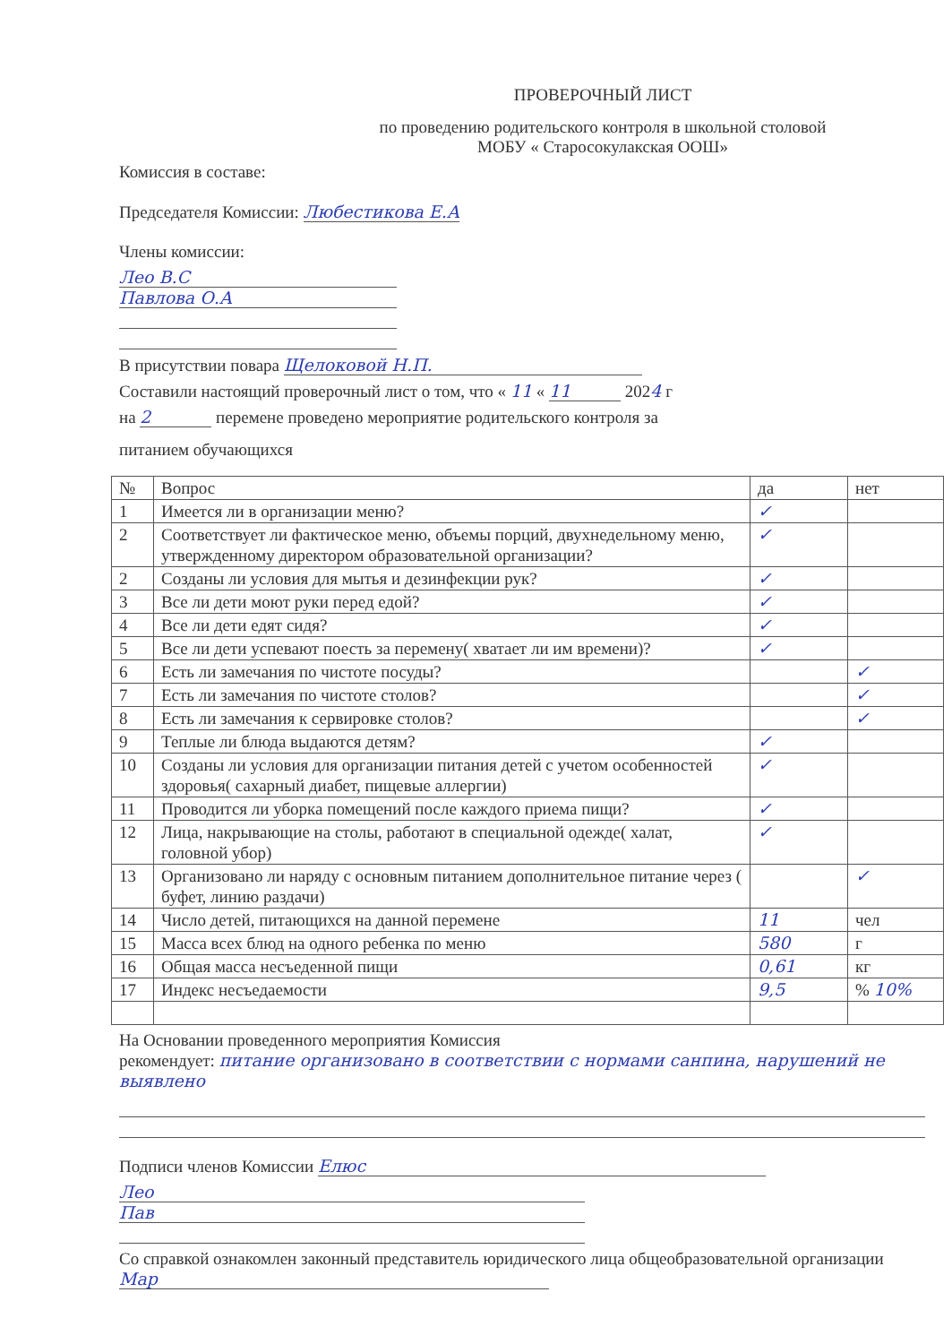ПРОВЕРОЧНЫЙ ЛИСТ
по проведению родительского контроля в школьной столовой
МОБУ « Старосокулакская ООШ»
Комиссия в составе:
Председателя Комиссии: Любестикова Е.А
Члены комиссии:
Лео В.С
Павлова О.А
В присутствии повара Щелоковой Н.П.
Составили настоящий проверочный лист о том, что « 11 « 11 2024 г
на 2 перемене проведено мероприятие родительского контроля за
питанием обучающихся
| № | Вопрос | да | нет |
| --- | --- | --- | --- |
| 1 | Имеется ли в организации меню? | ✓ | |
| 2 | Соответствует ли фактическое меню, объемы порций, двухнедельному меню, утвержденному директором образовательной организации? | ✓ | |
| 2 | Созданы ли условия для мытья и дезинфекции рук? | ✓ | |
| 3 | Все ли дети моют руки перед едой? | ✓ | |
| 4 | Все ли дети едят сидя? | ✓ | |
| 5 | Все ли дети успевают поесть за перемену( хватает ли им времени)? | ✓ | |
| 6 | Есть ли замечания по чистоте посуды? | | ✓ |
| 7 | Есть ли замечания по чистоте столов? | | ✓ |
| 8 | Есть ли замечания к сервировке столов? | | ✓ |
| 9 | Теплые ли блюда выдаются детям? | ✓ | |
| 10 | Созданы ли условия для организации питания детей с учетом особенностей здоровья( сахарный диабет, пищевые аллергии) | ✓ | |
| 11 | Проводится ли уборка помещений после каждого приема пищи? | ✓ | |
| 12 | Лица, накрывающие на столы, работают в специальной одежде( халат, головной убор) | ✓ | |
| 13 | Организовано ли наряду с основным питанием дополнительное питание через ( буфет, линию раздачи) | | ✓ |
| 14 | Число детей, питающихся на данной перемене | 11 | чел |
| 15 | Масса всех блюд на одного ребенка по меню | 580 | г |
| 16 | Общая масса несъеденной пищи | 0,61 | кг |
| 17 | Индекс несъедаемости | 9,5 | % 10% |
На Основании проведенного мероприятия Комиссия
рекомендует: питание организовано в соответствии с нормами санпина, нарушений не выявлено
Подписи членов Комиссии Елюс
Лео
Пав
Со справкой ознакомлен законный представитель юридического лица общеобразовательной организации Мар